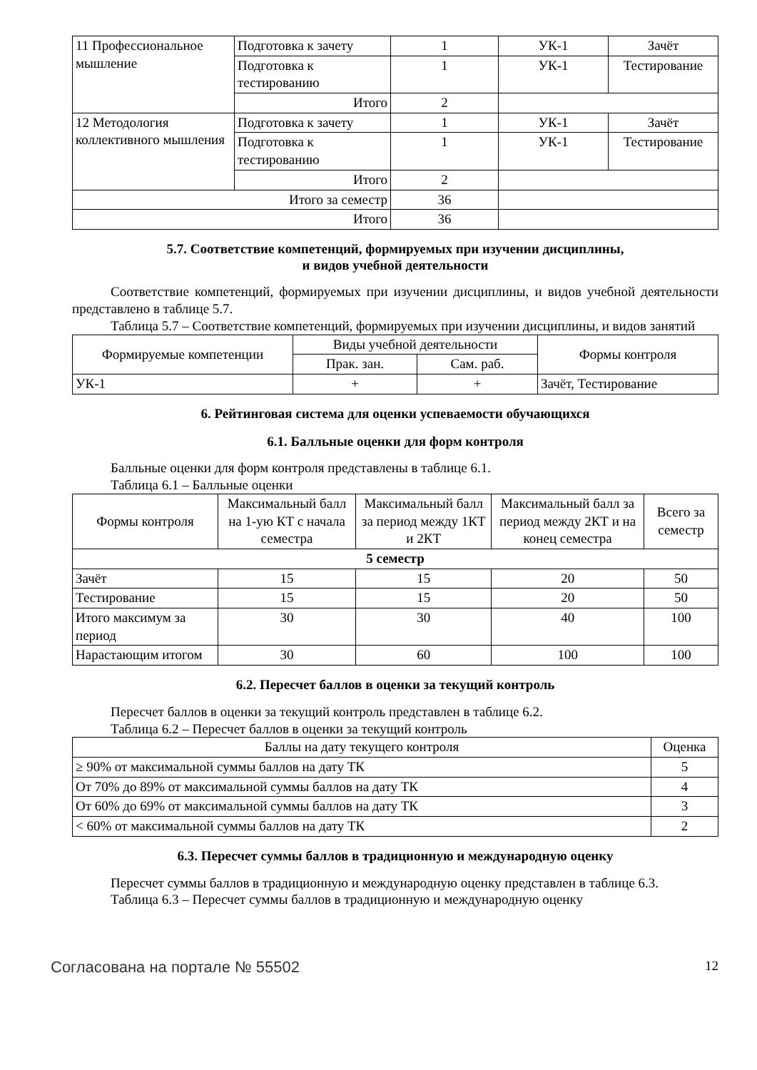| 11 Профессиональное мышление | Подготовка к зачету | 1 | УК-1 | Зачёт |
| | Подготовка к тестированию | 1 | УК-1 | Тестирование |
| | Итого | 2 | | |
| 12 Методология коллективного мышления | Подготовка к зачету | 1 | УК-1 | Зачёт |
| | Подготовка к тестированию | 1 | УК-1 | Тестирование |
| | Итого | 2 | | |
| Итого за семестр | | 36 | | |
| Итого | | 36 | | |
5.7. Соответствие компетенций, формируемых при изучении дисциплины,
и видов учебной деятельности
Соответствие компетенций, формируемых при изучении дисциплины, и видов учебной деятельности представлено в таблице 5.7.
Таблица 5.7 – Соответствие компетенций, формируемых при изучении дисциплины, и видов занятий
| Формируемые компетенции | Виды учебной деятельности | | Формы контроля |
| --- | --- | --- | --- |
| | Прак. зан. | Сам. раб. | |
| УК-1 | + | + | Зачёт, Тестирование |
6. Рейтинговая система для оценки успеваемости обучающихся
6.1. Балльные оценки для форм контроля
Балльные оценки для форм контроля представлены в таблице 6.1.
Таблица 6.1 – Балльные оценки
| Формы контроля | Максимальный балл на 1-ую КТ с начала семестра | Максимальный балл за период между 1КТ и 2КТ | Максимальный балл за период между 2КТ и на конец семестра | Всего за семестр |
| --- | --- | --- | --- | --- |
| 5 семестр | | | | |
| Зачёт | 15 | 15 | 20 | 50 |
| Тестирование | 15 | 15 | 20 | 50 |
| Итого максимум за период | 30 | 30 | 40 | 100 |
| Нарастающим итогом | 30 | 60 | 100 | 100 |
6.2. Пересчет баллов в оценки за текущий контроль
Пересчет баллов в оценки за текущий контроль представлен в таблице 6.2.
Таблица 6.2 – Пересчет баллов в оценки за текущий контроль
| Баллы на дату текущего контроля | Оценка |
| --- | --- |
| ≥ 90% от максимальной суммы баллов на дату ТК | 5 |
| От 70% до 89% от максимальной суммы баллов на дату ТК | 4 |
| От 60% до 69% от максимальной суммы баллов на дату ТК | 3 |
| < 60% от максимальной суммы баллов на дату ТК | 2 |
6.3. Пересчет суммы баллов в традиционную и международную оценку
Пересчет суммы баллов в традиционную и международную оценку представлен в таблице 6.3.
Таблица 6.3 – Пересчет суммы баллов в традиционную и международную оценку
Согласована на портале № 55502 12